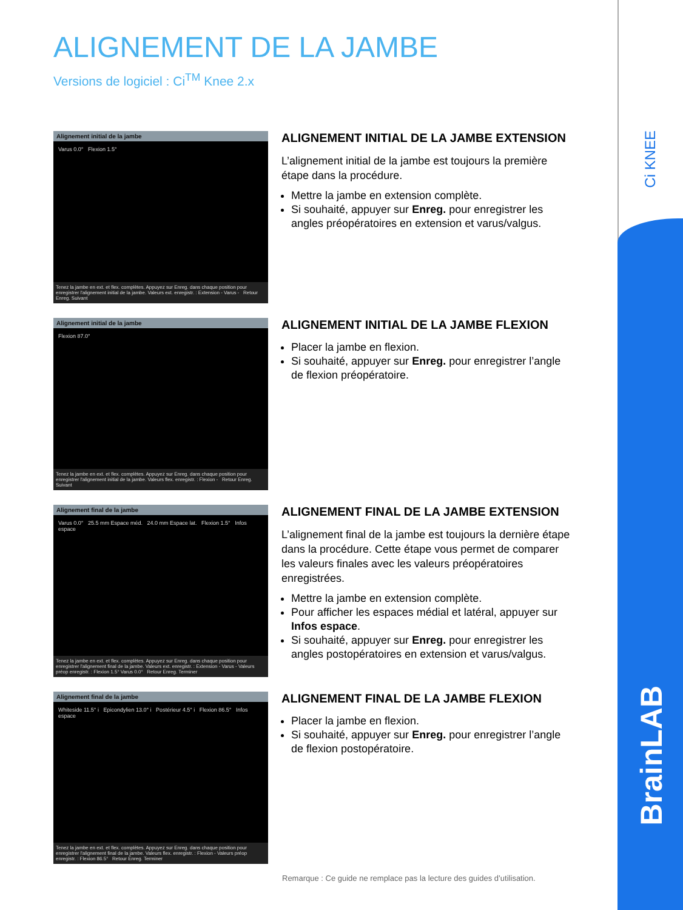Ci KNEE
BrainLAB
ALIGNEMENT DE LA JAMBE
Versions de logiciel : Ci<sup>TM</sup> Knee 2.x
Alignement initial de la jambe
Varus 0.0° Flexion 1.5°
Tenez la jambe en ext. et flex. complètes. Appuyez sur Enreg. dans chaque position pour enregistrer l'alignement initial de la jambe. Valeurs ext. enregistr. : Extension - Varus - Retour Enreg. Suivant
ALIGNEMENT INITIAL DE LA JAMBE EXTENSION
L’alignement initial de la jambe est toujours la première étape dans la procédure.
Mettre la jambe en extension complète.
Si souhaité, appuyer sur Enreg. pour enregistrer les angles préopératoires en extension et varus/valgus.
Alignement initial de la jambe
Flexion 87.0°
Tenez la jambe en ext. et flex. complètes. Appuyez sur Enreg. dans chaque position pour enregistrer l'alignement initial de la jambe. Valeurs flex. enregistr. : Flexion - Retour Enreg. Suivant
ALIGNEMENT INITIAL DE LA JAMBE FLEXION
Placer la jambe en flexion.
Si souhaité, appuyer sur Enreg. pour enregistrer l’angle de flexion préopératoire.
Alignement final de la jambe
Varus 0.0° 25.5 mm Espace méd. 24.0 mm Espace lat. Flexion 1.5° Infos espace
Tenez la jambe en ext. et flex. complètes. Appuyez sur Enreg. dans chaque position pour enregistrer l'alignement final de la jambe. Valeurs ext. enregistr. : Extension - Varus - Valeurs préop enregistr. : Flexion 1.5° Varus 0.0° Retour Enreg. Terminer
ALIGNEMENT FINAL DE LA JAMBE EXTENSION
L’alignement final de la jambe est toujours la dernière étape dans la procédure. Cette étape vous permet de comparer les valeurs finales avec les valeurs préopératoires enregistrées.
Mettre la jambe en extension complète.
Pour afficher les espaces médial et latéral, appuyer sur Infos espace.
Si souhaité, appuyer sur Enreg. pour enregistrer les angles postopératoires en extension et varus/valgus.
Alignement final de la jambe
Whiteside 11.5° i Epicondylien 13.0° i Postérieur 4.5° i Flexion 86.5° Infos espace
Tenez la jambe en ext. et flex. complètes. Appuyez sur Enreg. dans chaque position pour enregistrer l'alignement final de la jambe. Valeurs flex. enregistr. : Flexion - Valeurs préop enregistr. : Flexion 86.5° Retour Enreg. Terminer
ALIGNEMENT FINAL DE LA JAMBE FLEXION
Placer la jambe en flexion.
Si souhaité, appuyer sur Enreg. pour enregistrer l’angle de flexion postopératoire.
Remarque : Ce guide ne remplace pas la lecture des guides d’utilisation.